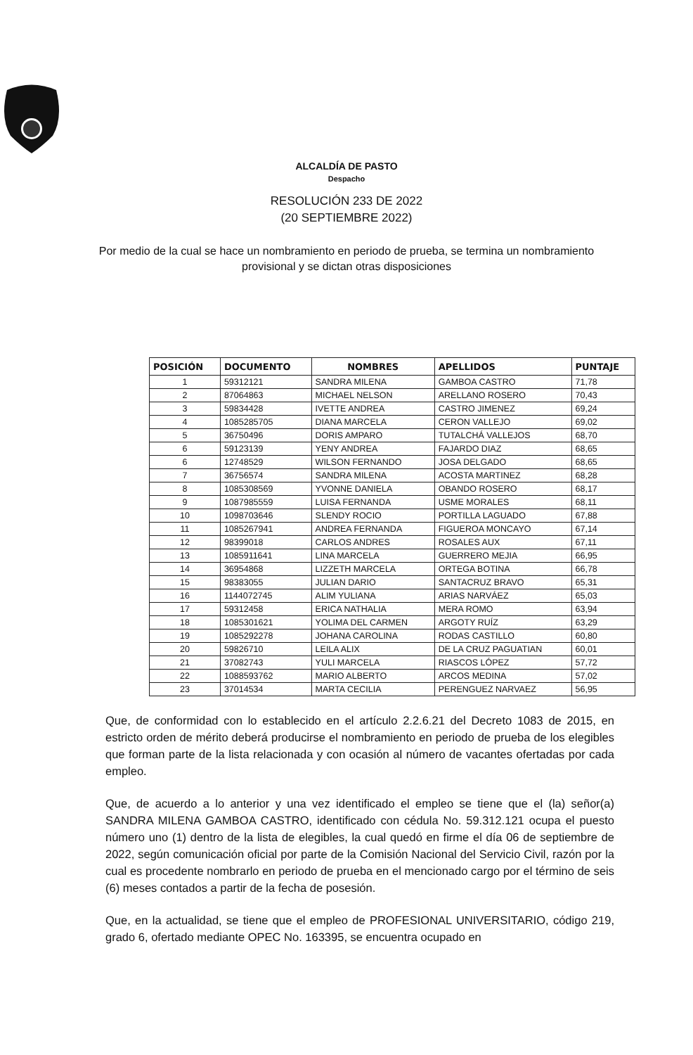ALCALDÍA DE PASTO
Despacho
RESOLUCIÓN 233 DE 2022
(20 SEPTIEMBRE 2022)
Por medio de la cual se hace un nombramiento en periodo de prueba, se termina un nombramiento provisional y se dictan otras disposiciones
| POSICIÓN | DOCUMENTO | NOMBRES | APELLIDOS | PUNTAJE |
| --- | --- | --- | --- | --- |
| 1 | 59312121 | SANDRA MILENA | GAMBOA CASTRO | 71,78 |
| 2 | 87064863 | MICHAEL NELSON | ARELLANO ROSERO | 70,43 |
| 3 | 59834428 | IVETTE ANDREA | CASTRO JIMENEZ | 69,24 |
| 4 | 1085285705 | DIANA MARCELA | CERON VALLEJO | 69,02 |
| 5 | 36750496 | DORIS AMPARO | TUTALCHÁ VALLEJOS | 68,70 |
| 6 | 59123139 | YENY ANDREA | FAJARDO DIAZ | 68,65 |
| 6 | 12748529 | WILSON FERNANDO | JOSA DELGADO | 68,65 |
| 7 | 36756574 | SANDRA MILENA | ACOSTA MARTINEZ | 68,28 |
| 8 | 1085308569 | YVONNE DANIELA | OBANDO ROSERO | 68,17 |
| 9 | 1087985559 | LUISA FERNANDA | USME MORALES | 68,11 |
| 10 | 1098703646 | SLENDY ROCIO | PORTILLA LAGUADO | 67,88 |
| 11 | 1085267941 | ANDREA FERNANDA | FIGUEROA MONCAYO | 67,14 |
| 12 | 98399018 | CARLOS ANDRES | ROSALES AUX | 67,11 |
| 13 | 1085911641 | LINA MARCELA | GUERRERO MEJIA | 66,95 |
| 14 | 36954868 | LIZZETH MARCELA | ORTEGA BOTINA | 66,78 |
| 15 | 98383055 | JULIAN DARIO | SANTACRUZ BRAVO | 65,31 |
| 16 | 1144072745 | ALIM YULIANA | ARIAS NARVÁEZ | 65,03 |
| 17 | 59312458 | ERICA NATHALIA | MERA ROMO | 63,94 |
| 18 | 1085301621 | YOLIMA DEL CARMEN | ARGOTY RUÍZ | 63,29 |
| 19 | 1085292278 | JOHANA CAROLINA | RODAS CASTILLO | 60,80 |
| 20 | 59826710 | LEILA ALIX | DE LA CRUZ PAGUATIAN | 60,01 |
| 21 | 37082743 | YULI MARCELA | RIASCOS LÓPEZ | 57,72 |
| 22 | 1088593762 | MARIO ALBERTO | ARCOS MEDINA | 57,02 |
| 23 | 37014534 | MARTA CECILIA | PERENGUEZ NARVAEZ | 56,95 |
Que, de conformidad con lo establecido en el artículo 2.2.6.21 del Decreto 1083 de 2015, en estricto orden de mérito deberá producirse el nombramiento en periodo de prueba de los elegibles que forman parte de la lista relacionada y con ocasión al número de vacantes ofertadas por cada empleo.
Que, de acuerdo a lo anterior y una vez identificado el empleo se tiene que el (la) señor(a) SANDRA MILENA GAMBOA CASTRO, identificado con cédula No. 59.312.121 ocupa el puesto número uno (1) dentro de la lista de elegibles, la cual quedó en firme el día 06 de septiembre de 2022, según comunicación oficial por parte de la Comisión Nacional del Servicio Civil, razón por la cual es procedente nombrarlo en periodo de prueba en el mencionado cargo por el término de seis (6) meses contados a partir de la fecha de posesión.
Que, en la actualidad, se tiene que el empleo de PROFESIONAL UNIVERSITARIO, código 219, grado 6, ofertado mediante OPEC No. 163395, se encuentra ocupado en